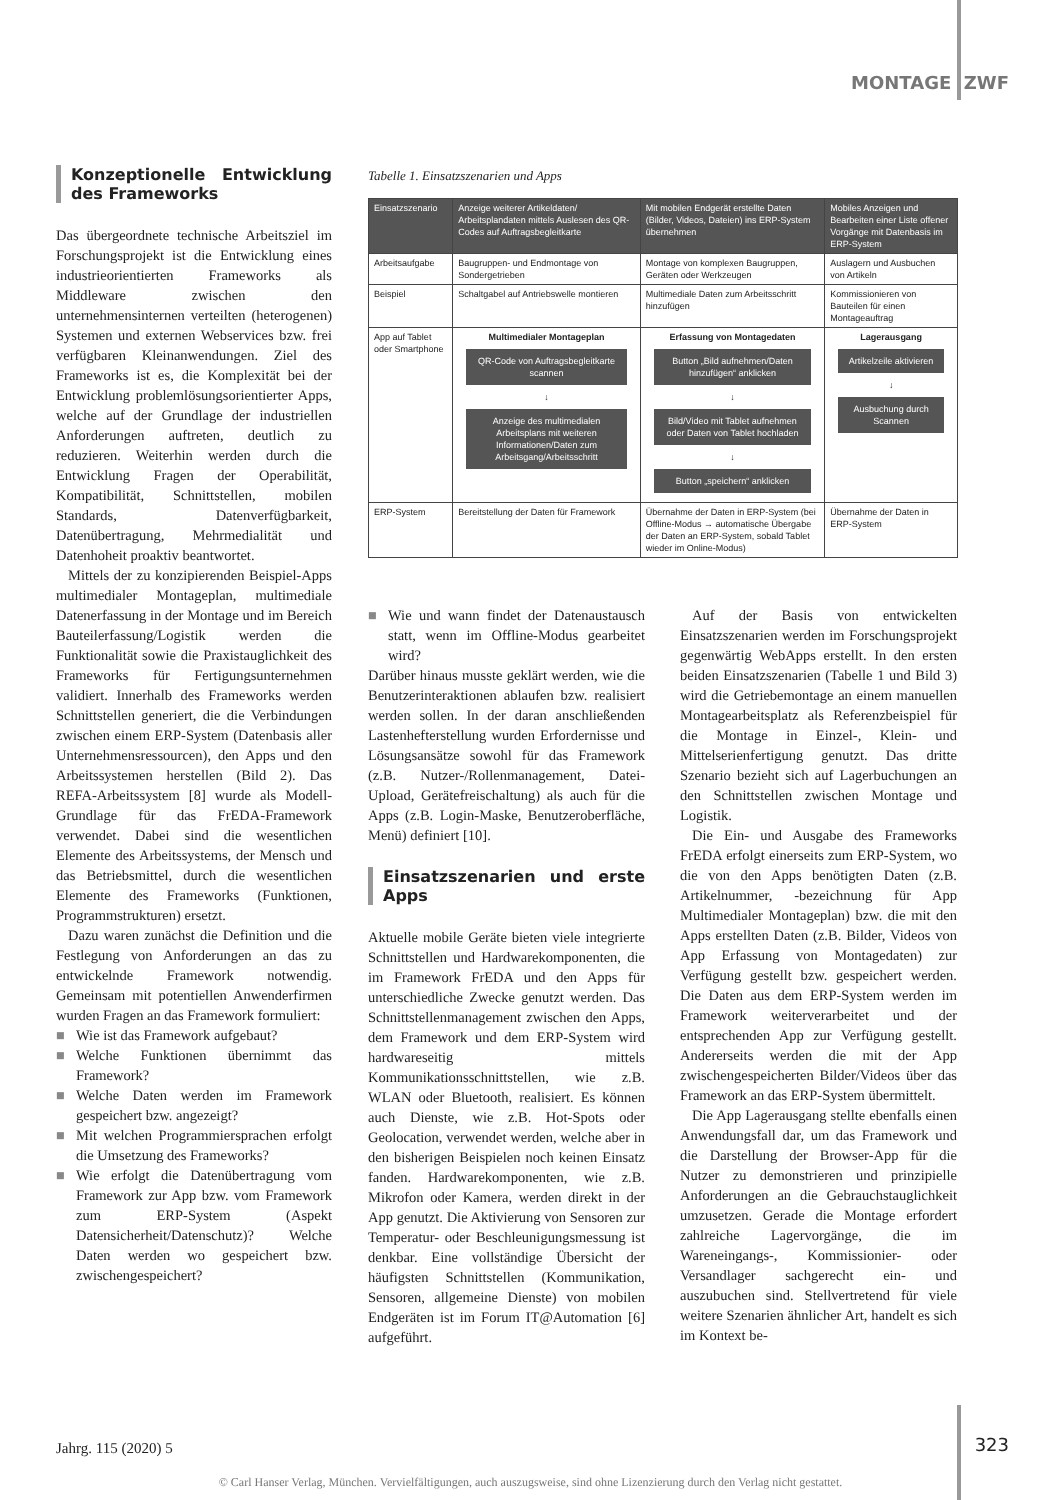MONTAGE ZWF
Konzeptionelle Entwicklung des Frameworks
Das übergeordnete technische Arbeitsziel im Forschungsprojekt ist die Entwicklung eines industrieorientierten Frameworks als Middleware zwischen den unternehmensinternen verteilten (heterogenen) Systemen und externen Webservices bzw. frei verfügbaren Kleinanwendungen. Ziel des Frameworks ist es, die Komplexität bei der Entwicklung problemlösungsorientierter Apps, welche auf der Grundlage der industriellen Anforderungen auftreten, deutlich zu reduzieren. Weiterhin werden durch die Entwicklung Fragen der Operabilität, Kompatibilität, Schnittstellen, mobilen Standards, Datenverfügbarkeit, Datenübertragung, Mehrmedialität und Datenhoheit proaktiv beantwortet.
Mittels der zu konzipierenden Beispiel-Apps multimedialer Montageplan, multimediale Datenerfassung in der Montage und im Bereich Bauteilerfassung/Logistik werden die Funktionalität sowie die Praxistauglichkeit des Frameworks für Fertigungsunternehmen validiert. Innerhalb des Frameworks werden Schnittstellen generiert, die die Verbindungen zwischen einem ERP-System (Datenbasis aller Unternehmensressourcen), den Apps und den Arbeitssystemen herstellen (Bild 2). Das REFA-Arbeitssystem [8] wurde als Modell-Grundlage für das FrEDA-Framework verwendet. Dabei sind die wesentlichen Elemente des Arbeitssystems, der Mensch und das Betriebsmittel, durch die wesentlichen Elemente des Frameworks (Funktionen, Programmstrukturen) ersetzt.
Dazu waren zunächst die Definition und die Festlegung von Anforderungen an das zu entwickelnde Framework notwendig. Gemeinsam mit potentiellen Anwenderfirmen wurden Fragen an das Framework formuliert:
■ Wie ist das Framework aufgebaut?
■ Welche Funktionen übernimmt das Framework?
■ Welche Daten werden im Framework gespeichert bzw. angezeigt?
■ Mit welchen Programmiersprachen erfolgt die Umsetzung des Frameworks?
■ Wie erfolgt die Datenübertragung vom Framework zur App bzw. vom Framework zum ERP-System (Aspekt Datensicherheit/Datenschutz)? Welche Daten werden wo gespeichert bzw. zwischengespeichert?
Tabelle 1. Einsatzszenarien und Apps
| Einsatzszenario | Anzeige weiterer Artikeldaten/ Arbeitsplandaten mittels Auslesen des QR-Codes auf Auftragsbegleitkarte | Mit mobilen Endgerät erstellte Daten (Bilder, Videos, Dateien) ins ERP-System übernehmen | Mobiles Anzeigen und Bearbeiten einer Liste offener Vorgänge mit Datenbasis im ERP-System |
| --- | --- | --- | --- |
| Arbeitsaufgabe | Baugruppen- und Endmontage von Sondergetrieben | Montage von komplexen Baugruppen, Geräten oder Werkzeugen | Auslagern und Ausbuchen von Artikeln |
| Beispiel | Schaltgabel auf Antriebswelle montieren | Multimediale Daten zum Arbeitsschritt hinzufügen | Kommissionieren von Bauteilen für einen Montageauftrag |
| App auf Tablet oder Smartphone | Multimedialer Montageplan QR-Code von Auftragsbegleitkarte scannen ↓ Anzeige des multimedialen Arbeitsplans mit weiteren Informationen/Daten zum Arbeitsgang/Arbeitsschritt | Erfassung von Montagedaten Button „Bild aufnehmen/Daten hinzufügen“ anklicken ↓ Bild/Video mit Tablet aufnehmen oder Daten von Tablet hochladen ↓ Button „speichern“ anklicken | Lagerausgang Artikelzeile aktivieren ↓ Ausbuchung durch Scannen |
| ERP-System | Bereitstellung der Daten für Framework | Übernahme der Daten in ERP-System (bei Offline-Modus → automatische Übergabe der Daten an ERP-System, sobald Tablet wieder im Online-Modus) | Übernahme der Daten in ERP-System |
■ Wie und wann findet der Datenaustausch statt, wenn im Offline-Modus gearbeitet wird?
Darüber hinaus musste geklärt werden, wie die Benutzerinteraktionen ablaufen bzw. realisiert werden sollen. In der daran anschließenden Lastenhefterstellung wurden Erfordernisse und Lösungsansätze sowohl für das Framework (z.B. Nutzer-/Rollenmanagement, Datei-Upload, Gerätefreischaltung) als auch für die Apps (z.B. Login-Maske, Benutzeroberfläche, Menü) definiert [10].
Einsatzszenarien und erste Apps
Aktuelle mobile Geräte bieten viele integrierte Schnittstellen und Hardwarekomponenten, die im Framework FrEDA und den Apps für unterschiedliche Zwecke genutzt werden. Das Schnittstellenmanagement zwischen den Apps, dem Framework und dem ERP-System wird hardwareseitig mittels Kommunikationsschnittstellen, wie z.B. WLAN oder Bluetooth, realisiert. Es können auch Dienste, wie z.B. Hot-Spots oder Geolocation, verwendet werden, welche aber in den bisherigen Beispielen noch keinen Einsatz fanden. Hardwarekomponenten, wie z.B. Mikrofon oder Kamera, werden direkt in der App genutzt. Die Aktivierung von Sensoren zur Temperatur- oder Beschleunigungsmessung ist denkbar. Eine vollständige Übersicht der häufigsten Schnittstellen (Kommunikation, Sensoren, allgemeine Dienste) von mobilen Endgeräten ist im Forum IT@Automation [6] aufgeführt.
Auf der Basis von entwickelten Einsatzszenarien werden im Forschungsprojekt gegenwärtig WebApps erstellt. In den ersten beiden Einsatzszenarien (Tabelle 1 und Bild 3) wird die Getriebemontage an einem manuellen Montagearbeitsplatz als Referenzbeispiel für die Montage in Einzel-, Klein- und Mittelserienfertigung genutzt. Das dritte Szenario bezieht sich auf Lagerbuchungen an den Schnittstellen zwischen Montage und Logistik.
Die Ein- und Ausgabe des Frameworks FrEDA erfolgt einerseits zum ERP-System, wo die von den Apps benötigten Daten (z.B. Artikelnummer, -bezeichnung für App Multimedialer Montageplan) bzw. die mit den Apps erstellten Daten (z.B. Bilder, Videos von App Erfassung von Montagedaten) zur Verfügung gestellt bzw. gespeichert werden. Die Daten aus dem ERP-System werden im Framework weiterverarbeitet und der entsprechenden App zur Verfügung gestellt. Andererseits werden die mit der App zwischengespeicherten Bilder/Videos über das Framework an das ERP-System übermittelt.
Die App Lagerausgang stellte ebenfalls einen Anwendungsfall dar, um das Framework und die Darstellung der Browser-App für die Nutzer zu demonstrieren und prinzipielle Anforderungen an die Gebrauchstauglichkeit umzusetzen. Gerade die Montage erfordert zahlreiche Lagervorgänge, die im Wareneingangs-, Kommissionier- oder Versandlager sachgerecht ein- und auszubuchen sind. Stellvertretend für viele weitere Szenarien ähnlicher Art, handelt es sich im Kontext be-
Jahrg. 115 (2020) 5 323
© Carl Hanser Verlag, München. Vervielfältigungen, auch auszugsweise, sind ohne Lizenzierung durch den Verlag nicht gestattet.